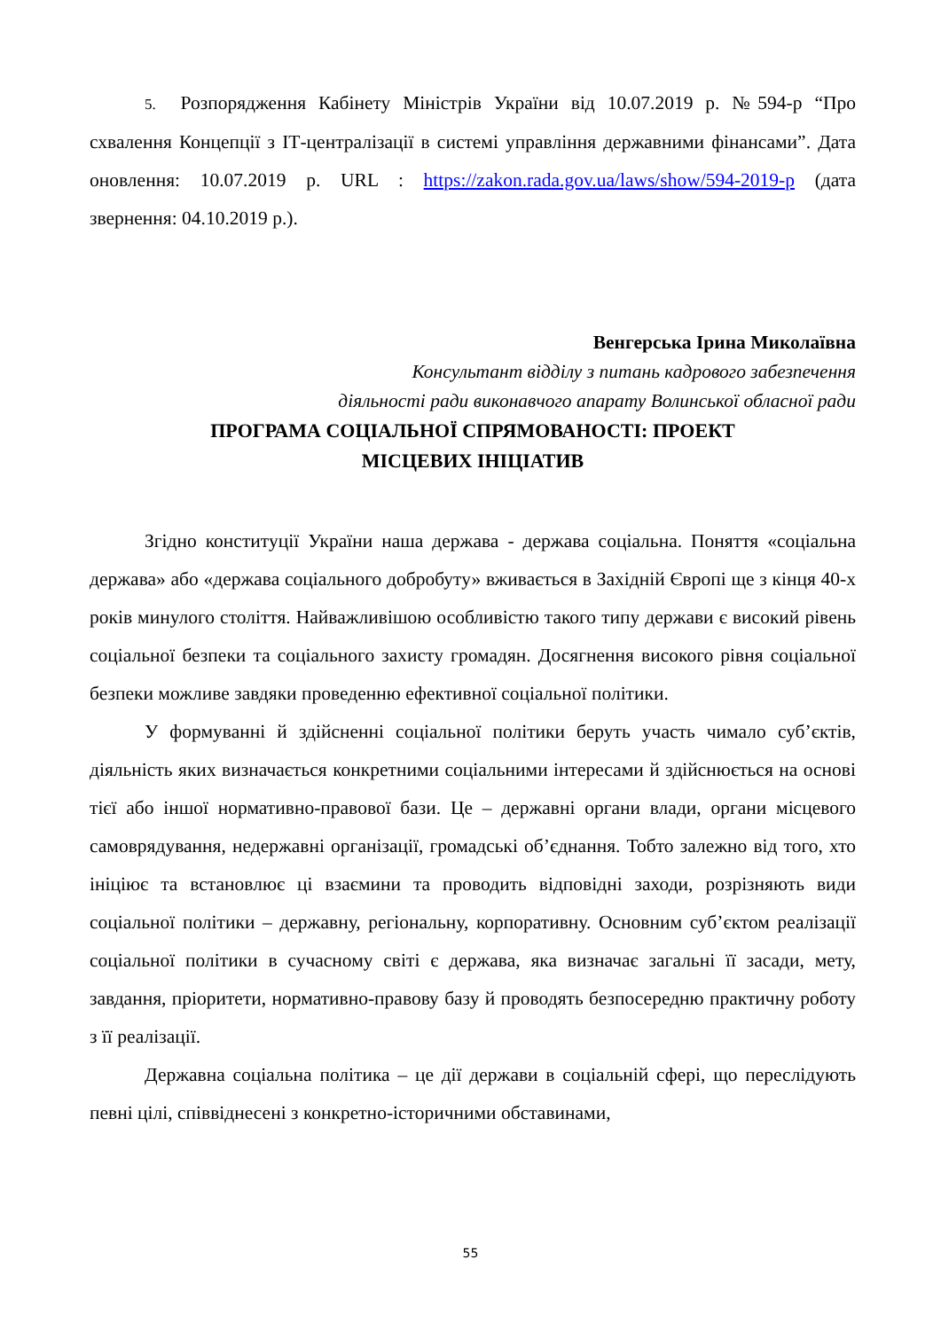5. Розпорядження Кабінету Міністрів України від 10.07.2019 р. №594-р “Про схвалення Концепції з ІТ-централізації в системі управління державними фінансами”. Дата оновлення: 10.07.2019 р. URL : https://zakon.rada.gov.ua/laws/show/594-2019-р (дата звернення: 04.10.2019 р.).
Венгерська Ірина Миколаївна
Консультант відділу з питань кадрового забезпечення
діяльності ради виконавчого апарату Волинської обласної ради
ПРОГРАМА СОЦІАЛЬНОЇ СПРЯМОВАНОСТІ: ПРОЕКТ
МІСЦЕВИХ ІНІЦІАТИВ
Згідно конституції України наша держава - держава соціальна. Поняття «соціальна держава» або «держава соціального добробуту» вживається в Західній Європі ще з кінця 40-х років минулого століття. Найважливішою особливістю такого типу держави є високий рівень соціальної безпеки та соціального захисту громадян. Досягнення високого рівня соціальної безпеки можливе завдяки проведенню ефективної соціальної політики.
У формуванні й здійсненні соціальної політики беруть участь чимало суб’єктів, діяльність яких визначається конкретними соціальними інтересами й здійснюється на основі тієї або іншої нормативно-правової бази. Це – державні органи влади, органи місцевого самоврядування, недержавні організації, громадські об’єднання. Тобто залежно від того, хто ініціює та встановлює ці взаємини та проводить відповідні заходи, розрізняють види соціальної політики – державну, регіональну, корпоративну. Основним суб’єктом реалізації соціальної політики в сучасному світі є держава, яка визначає загальні її засади, мету, завдання, пріоритети, нормативно-правову базу й проводять безпосередню практичну роботу з її реалізації.
Державна соціальна політика – це дії держави в соціальній сфері, що переслідують певні цілі, співвіднесені з конкретно-історичними обставинами,
55